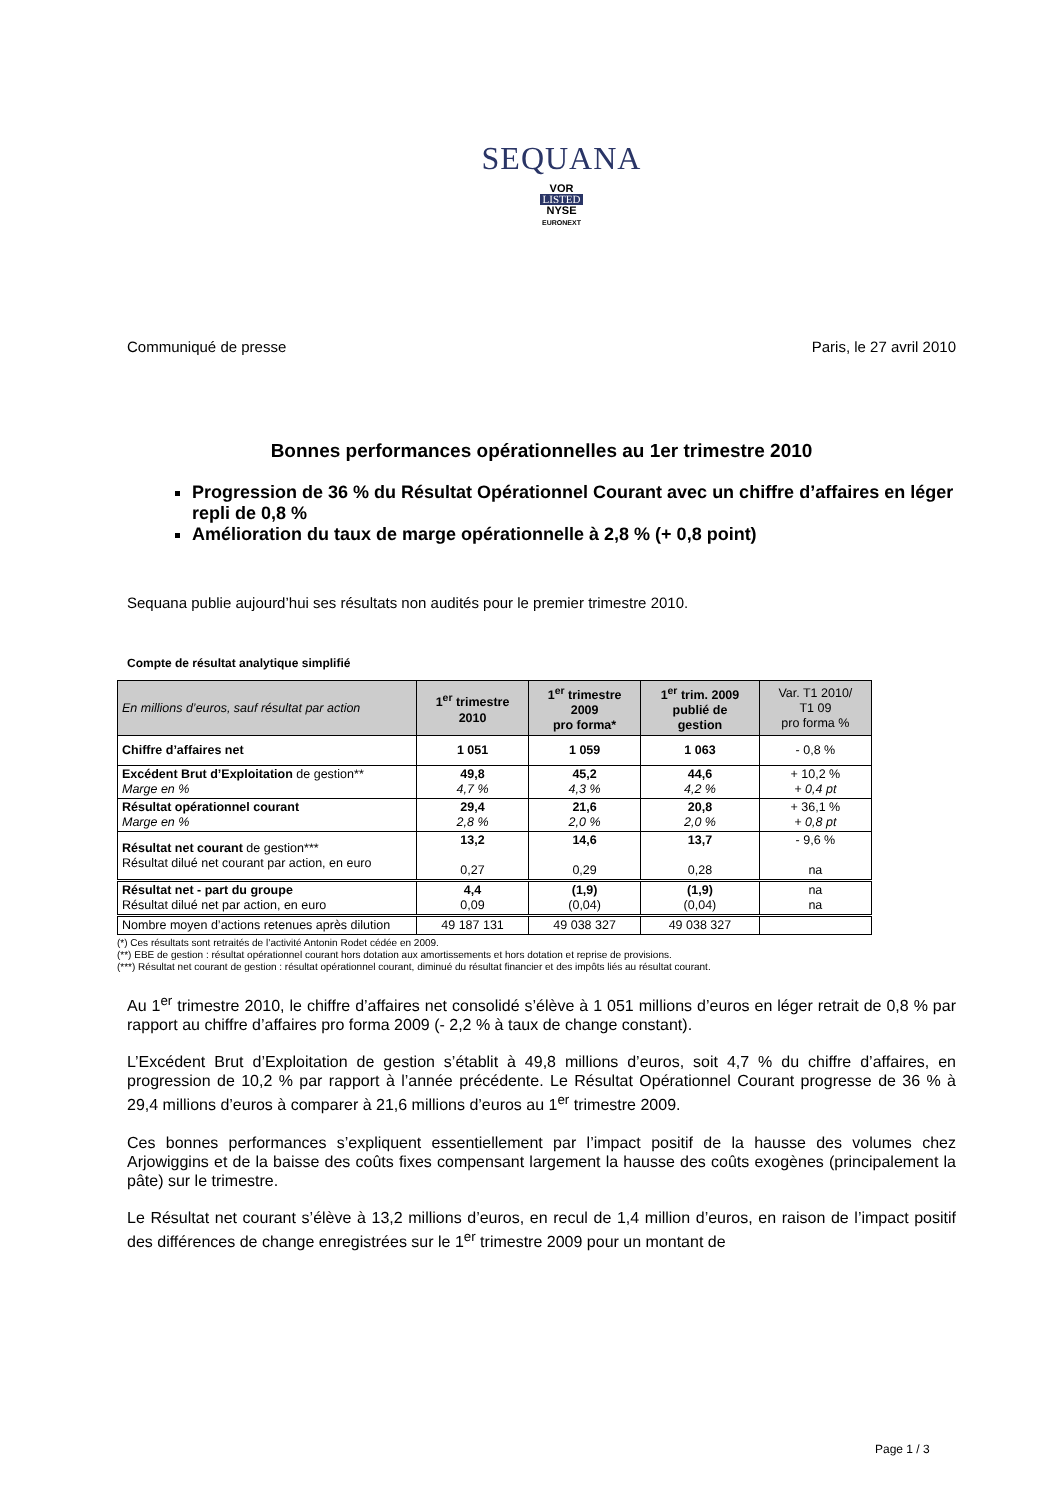SEQUANA
VOR
LISTED
NYSE
EURONEXT
Communiqué de presse Paris, le 27 avril 2010
Bonnes performances opérationnelles au 1er trimestre 2010
Progression de 36 % du Résultat Opérationnel Courant avec un chiffre d’affaires en léger repli de 0,8 %
Amélioration du taux de marge opérationnelle à 2,8 % (+ 0,8 point)
Sequana publie aujourd’hui ses résultats non audités pour le premier trimestre 2010.
Compte de résultat analytique simplifié
| En millions d’euros, sauf résultat par action | 1<sup>er</sup> trimestre 2010 | 1<sup>er</sup> trimestre 2009 pro forma* | 1<sup>er</sup> trim. 2009 publié de gestion | Var. T1 2010/ T1 09 pro forma % |
| --- | --- | --- | --- | --- |
| Chiffre d’affaires net | 1 051 | 1 059 | 1 063 | - 0,8 % |
| Excédent Brut d’Exploitation de gestion** Marge en % | 49,8 4,7 % | 45,2 4,3 % | 44,6 4,2 % | + 10,2 % + 0,4 pt |
| Résultat opérationnel courant Marge en % | 29,4 2,8 % | 21,6 2,0 % | 20,8 2,0 % | + 36,1 % + 0,8 pt |
| Résultat net courant de gestion*** Résultat dilué net courant par action, en euro | 13,2 0,27 | 14,6 0,29 | 13,7 0,28 | - 9,6 % na |
| Résultat net - part du groupe Résultat dilué net par action, en euro | 4,4 0,09 | (1,9) (0,04) | (1,9) (0,04) | na na |
| Nombre moyen d’actions retenues après dilution | 49 187 131 | 49 038 327 | 49 038 327 | |
(*) Ces résultats sont retraités de l’activité Antonin Rodet cédée en 2009.
(**) EBE de gestion : résultat opérationnel courant hors dotation aux amortissements et hors dotation et reprise de provisions.
(***) Résultat net courant de gestion : résultat opérationnel courant, diminué du résultat financier et des impôts liés au résultat courant.
Au 1<sup>er</sup> trimestre 2010, le chiffre d’affaires net consolidé s’élève à 1 051 millions d’euros en léger retrait de 0,8 % par rapport au chiffre d’affaires pro forma 2009 (- 2,2 % à taux de change constant).
L’Excédent Brut d’Exploitation de gestion s’établit à 49,8 millions d’euros, soit 4,7 % du chiffre d’affaires, en progression de 10,2 % par rapport à l’année précédente. Le Résultat Opérationnel Courant progresse de 36 % à 29,4 millions d’euros à comparer à 21,6 millions d’euros au 1<sup>er</sup> trimestre 2009.
Ces bonnes performances s’expliquent essentiellement par l’impact positif de la hausse des volumes chez Arjowiggins et de la baisse des coûts fixes compensant largement la hausse des coûts exogènes (principalement la pâte) sur le trimestre.
Le Résultat net courant s’élève à 13,2 millions d’euros, en recul de 1,4 million d’euros, en raison de l’impact positif des différences de change enregistrées sur le 1<sup>er</sup> trimestre 2009 pour un montant de
Page 1 / 3